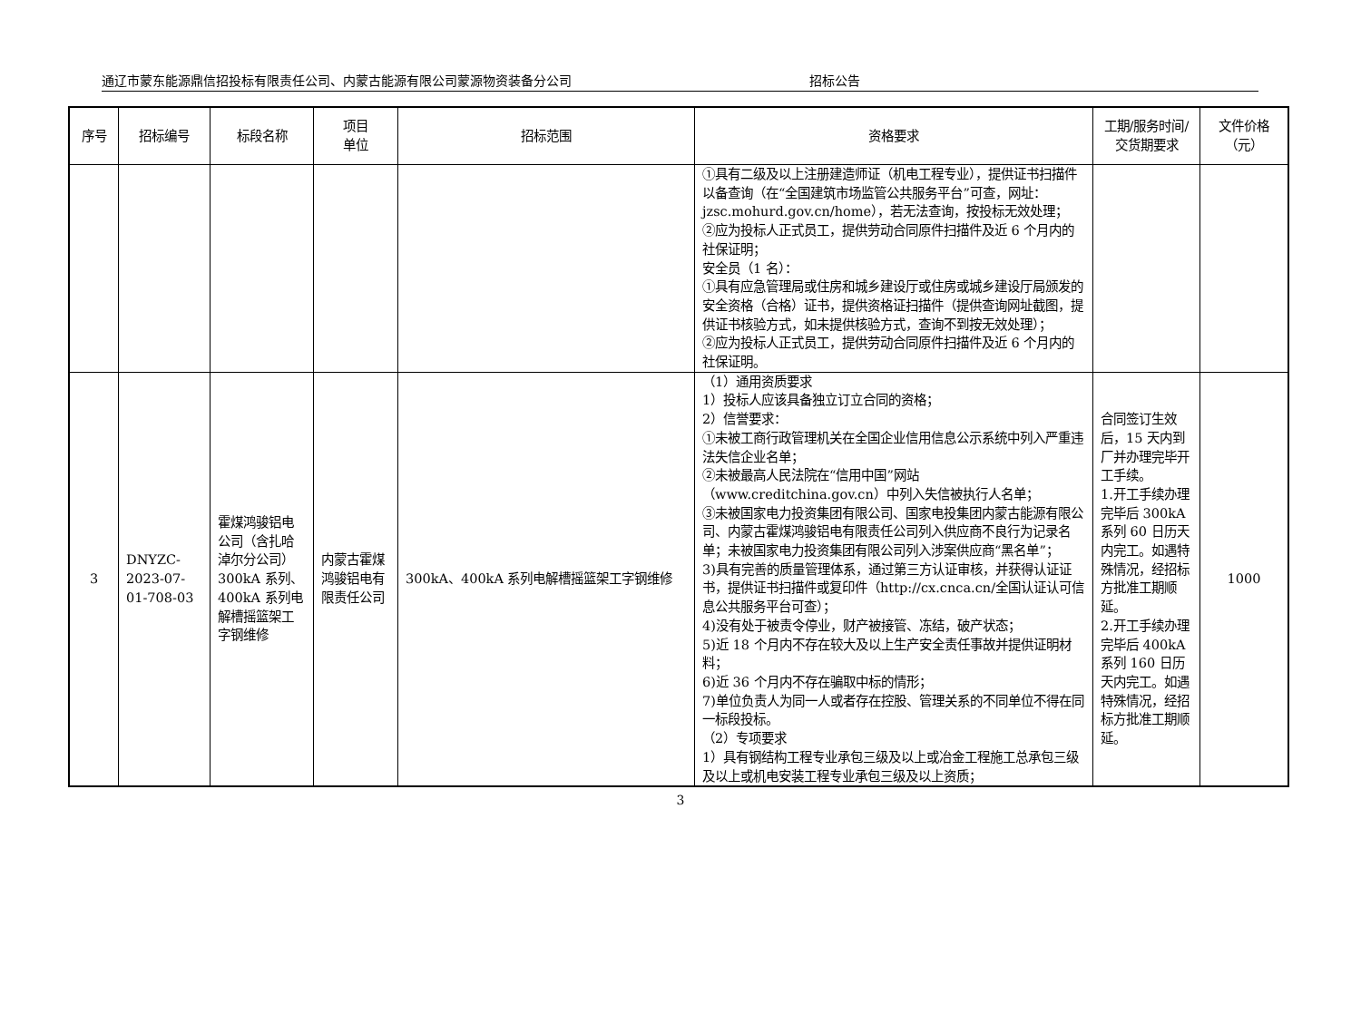通辽市蒙东能源鼎信招投标有限责任公司、内蒙古能源有限公司蒙源物资装备分公司 招标公告
| 序号 | 招标编号 | 标段名称 | 项目 单位 | 招标范围 | 资格要求 | 工期/服务时间/交货期要求 | 文件价格（元） |
| --- | --- | --- | --- | --- | --- | --- | --- |
| | | | | | ①具有二级及以上注册建造师证（机电工程专业），提供证书扫描件以备查询（在“全国建筑市场监管公共服务平台”可查，网址：jzsc.mohurd.gov.cn/home），若无法查询，按投标无效处理； ②应为投标人正式员工，提供劳动合同原件扫描件及近 6 个月内的社保证明； 安全员（1 名）： ①具有应急管理局或住房和城乡建设厅或住房或城乡建设厅局颁发的安全资格（合格）证书，提供资格证扫描件（提供查询网址截图，提供证书核验方式，如未提供核验方式，查询不到按无效处理）； ②应为投标人正式员工，提供劳动合同原件扫描件及近 6 个月内的社保证明。 | | |
| 3 | DNYZC-2023-07-01-708-03 | 霍煤鸿骏铝电公司（含扎哈淖尔分公司）300kA 系列、400kA 系列电解槽摇篮架工字钢维修 | 内蒙古霍煤鸿骏铝电有限责任公司 | 300kA、400kA 系列电解槽摇篮架工字钢维修 | （1）通用资质要求 1）投标人应该具备独立订立合同的资格； 2）信誉要求： ①未被工商行政管理机关在全国企业信用信息公示系统中列入严重违法失信企业名单； ②未被最高人民法院在“信用中国”网站（www.creditchina.gov.cn）中列入失信被执行人名单； ③未被国家电力投资集团有限公司、国家电投集团内蒙古能源有限公司、内蒙古霍煤鸿骏铝电有限责任公司列入供应商不良行为记录名单；未被国家电力投资集团有限公司列入涉案供应商“黑名单”； 3)具有完善的质量管理体系，通过第三方认证审核，并获得认证证书，提供证书扫描件或复印件（http://cx.cnca.cn/全国认证认可信息公共服务平台可查）； 4)没有处于被责令停业，财产被接管、冻结，破产状态； 5)近 18 个月内不存在较大及以上生产安全责任事故并提供证明材料； 6)近 36 个月内不存在骗取中标的情形； 7)单位负责人为同一人或者存在控股、管理关系的不同单位不得在同一标段投标。 （2）专项要求 1）具有钢结构工程专业承包三级及以上或冶金工程施工总承包三级及以上或机电安装工程专业承包三级及以上资质； | 合同签订生效后，15 天内到厂并办理完毕开工手续。 1.开工手续办理完毕后 300kA 系列 60 日历天内完工。如遇特殊情况，经招标方批准工期顺延。 2.开工手续办理完毕后 400kA 系列 160 日历天内完工。如遇特殊情况，经招标方批准工期顺延。 | 1000 |
3